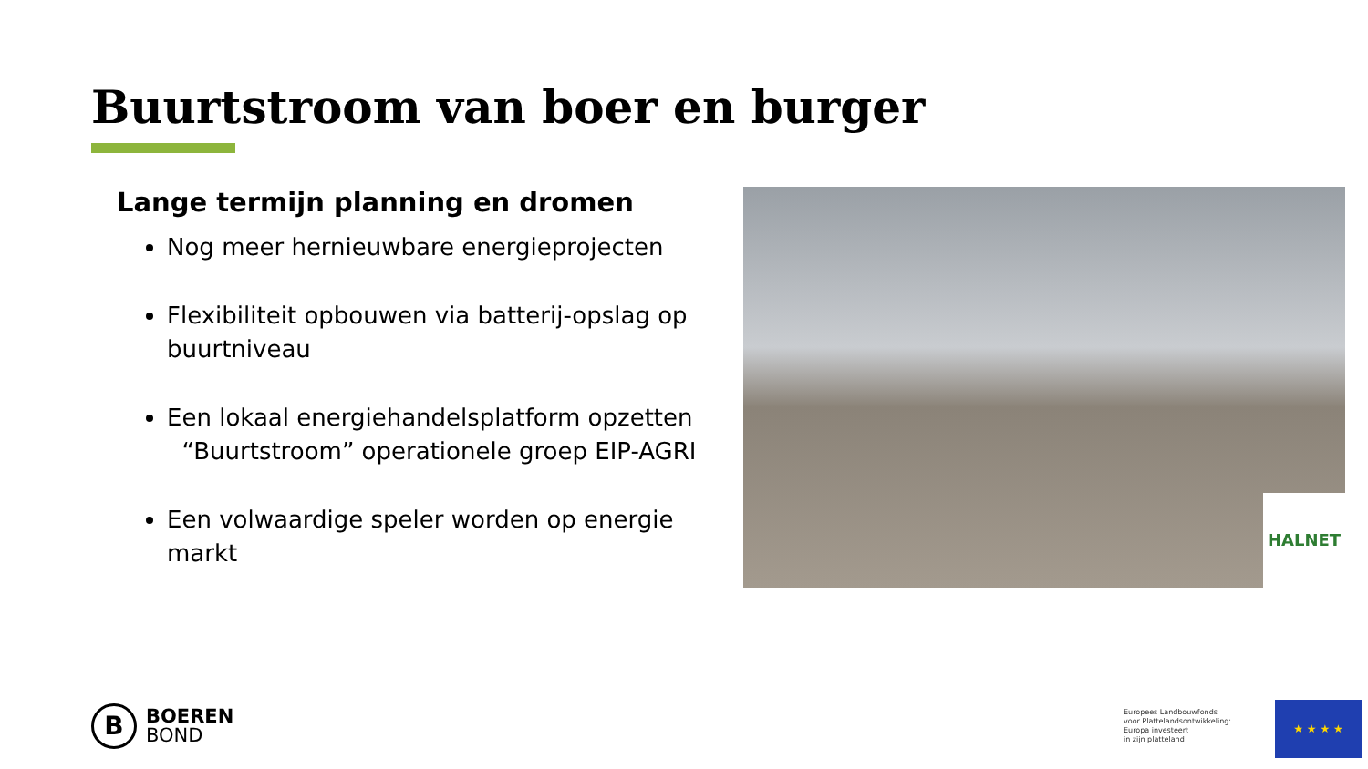Buurtstroom van boer en burger
Lange termijn planning en dromen
Nog meer hernieuwbare energieprojecten
Flexibiliteit opbouwen via batterij-opslag op buurtniveau
Een lokaal energiehandelsplatform opzetten
“Buurtstroom” operationele groep EIP-AGRI
Een volwaardige speler worden op energie markt
HALNET
B
BOEREN
BOND
Europees Landbouwfonds
voor Plattelandsontwikkeling:
Europa investeert
in zijn platteland
★ ★ ★ ★